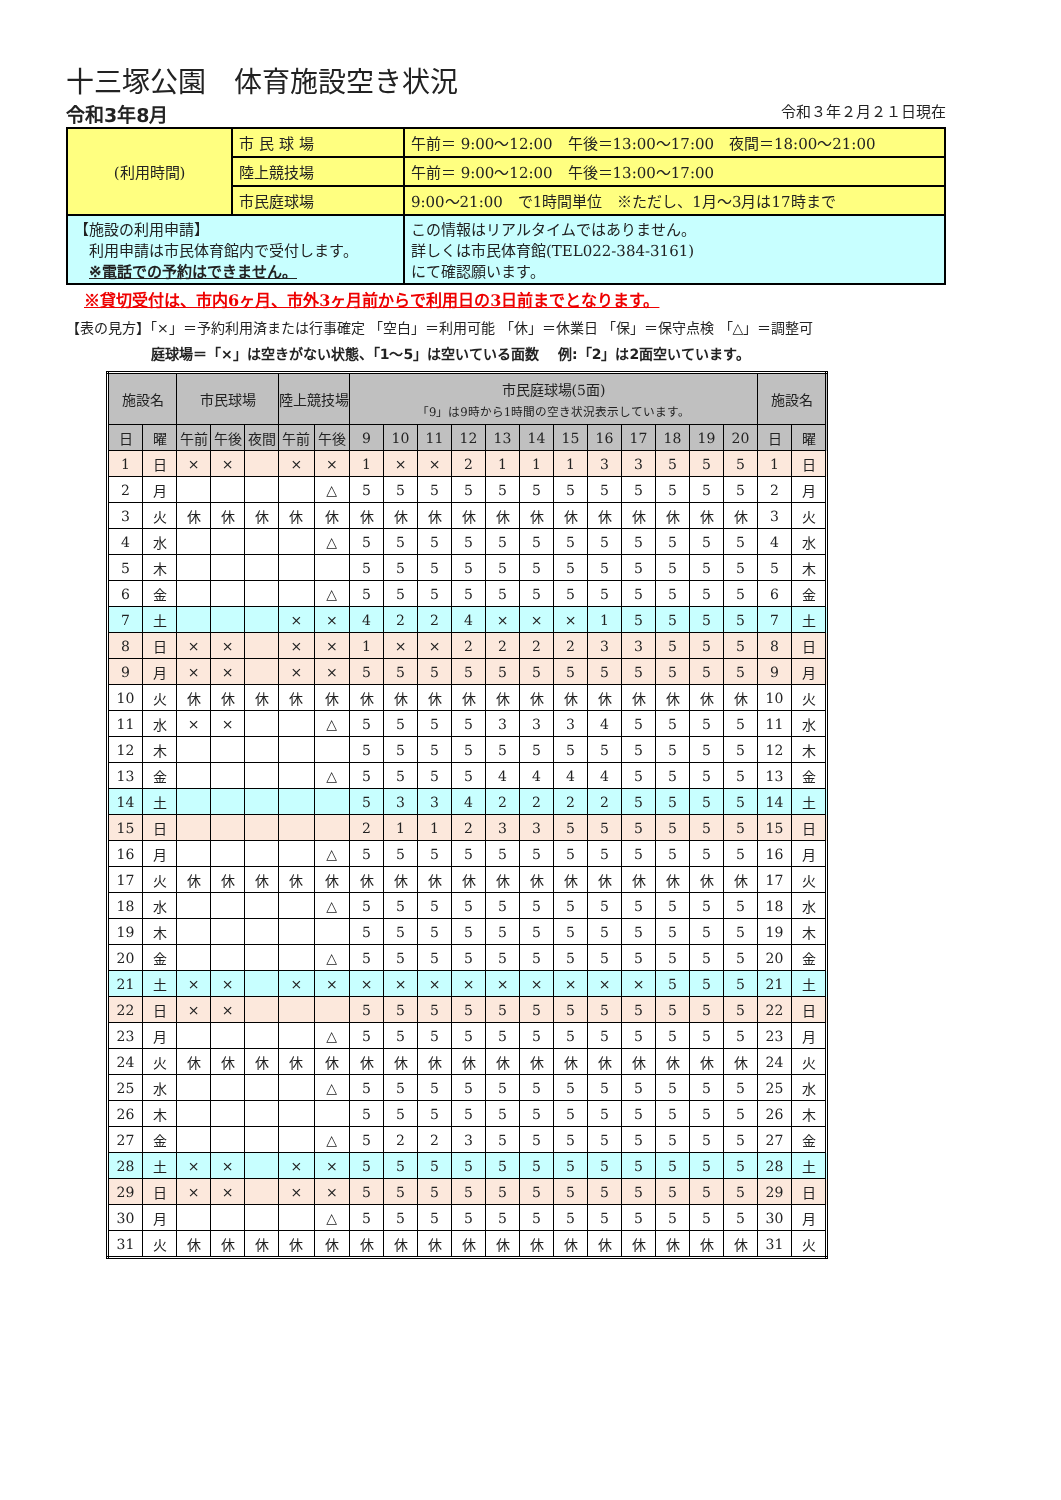十三塚公園　体育施設空き状況
令和3年8月 令和３年２月２１日現在
| (利用時間) | 市 民 球 場 | 午前＝ 9:00～12:00 午後＝13:00～17:00 夜間＝18:00～21:00 |
| | 陸上競技場 | 午前＝ 9:00～12:00 午後＝13:00～17:00 |
| | 市民庭球場 | 9:00～21:00 で1時間単位 ※ただし、1月～3月は17時まで |
| 【施設の利用申請】 利用申請は市民体育館内で受付します。 ※電話での予約はできません。 | | この情報はリアルタイムではありません。 詳しくは市民体育館(TEL022-384-3161) にて確認願います。 |
※貸切受付は、市内6ヶ月、市外3ヶ月前からで利用日の3日前までとなります。
【表の見方】「×」＝予約利用済または行事確定 「空白」＝利用可能 「休」＝休業日 「保」＝保守点検 「△」＝調整可
庭球場＝「×」は空きがない状態、「1～5」は空いている面数　 例:「2」は2面空いています。
| 施設名 | | 市民球場 | | | 陸上競技場 | | 市民庭球場(5面) 「9」は9時から1時間の空き状況表示しています。 | | | | | | | | | | | | 施設名 | |
| --- | --- | --- | --- | --- | --- | --- | --- | --- | --- | --- | --- | --- | --- | --- | --- | --- | --- | --- | --- | --- |
| 日 | 曜 | 午前 | 午後 | 夜間 | 午前 | 午後 | 9 | 10 | 11 | 12 | 13 | 14 | 15 | 16 | 17 | 18 | 19 | 20 | 日 | 曜 |
| 1 | 日 | × | × | | × | × | 1 | × | × | 2 | 1 | 1 | 1 | 3 | 3 | 5 | 5 | 5 | 1 | 日 |
| 2 | 月 | | | | | △ | 5 | 5 | 5 | 5 | 5 | 5 | 5 | 5 | 5 | 5 | 5 | 5 | 2 | 月 |
| 3 | 火 | 休 | 休 | 休 | 休 | 休 | 休 | 休 | 休 | 休 | 休 | 休 | 休 | 休 | 休 | 休 | 休 | 休 | 3 | 火 |
| 4 | 水 | | | | | △ | 5 | 5 | 5 | 5 | 5 | 5 | 5 | 5 | 5 | 5 | 5 | 5 | 4 | 水 |
| 5 | 木 | | | | | | 5 | 5 | 5 | 5 | 5 | 5 | 5 | 5 | 5 | 5 | 5 | 5 | 5 | 木 |
| 6 | 金 | | | | | △ | 5 | 5 | 5 | 5 | 5 | 5 | 5 | 5 | 5 | 5 | 5 | 5 | 6 | 金 |
| 7 | 土 | | | | × | × | 4 | 2 | 2 | 4 | × | × | × | 1 | 5 | 5 | 5 | 5 | 7 | 土 |
| 8 | 日 | × | × | | × | × | 1 | × | × | 2 | 2 | 2 | 2 | 3 | 3 | 5 | 5 | 5 | 8 | 日 |
| 9 | 月 | × | × | | × | × | 5 | 5 | 5 | 5 | 5 | 5 | 5 | 5 | 5 | 5 | 5 | 5 | 9 | 月 |
| 10 | 火 | 休 | 休 | 休 | 休 | 休 | 休 | 休 | 休 | 休 | 休 | 休 | 休 | 休 | 休 | 休 | 休 | 休 | 10 | 火 |
| 11 | 水 | × | × | | | △ | 5 | 5 | 5 | 5 | 3 | 3 | 3 | 4 | 5 | 5 | 5 | 5 | 11 | 水 |
| 12 | 木 | | | | | | 5 | 5 | 5 | 5 | 5 | 5 | 5 | 5 | 5 | 5 | 5 | 5 | 12 | 木 |
| 13 | 金 | | | | | △ | 5 | 5 | 5 | 5 | 4 | 4 | 4 | 4 | 5 | 5 | 5 | 5 | 13 | 金 |
| 14 | 土 | | | | | | 5 | 3 | 3 | 4 | 2 | 2 | 2 | 2 | 5 | 5 | 5 | 5 | 14 | 土 |
| 15 | 日 | | | | | | 2 | 1 | 1 | 2 | 3 | 3 | 5 | 5 | 5 | 5 | 5 | 5 | 15 | 日 |
| 16 | 月 | | | | | △ | 5 | 5 | 5 | 5 | 5 | 5 | 5 | 5 | 5 | 5 | 5 | 5 | 16 | 月 |
| 17 | 火 | 休 | 休 | 休 | 休 | 休 | 休 | 休 | 休 | 休 | 休 | 休 | 休 | 休 | 休 | 休 | 休 | 休 | 17 | 火 |
| 18 | 水 | | | | | △ | 5 | 5 | 5 | 5 | 5 | 5 | 5 | 5 | 5 | 5 | 5 | 5 | 18 | 水 |
| 19 | 木 | | | | | | 5 | 5 | 5 | 5 | 5 | 5 | 5 | 5 | 5 | 5 | 5 | 5 | 19 | 木 |
| 20 | 金 | | | | | △ | 5 | 5 | 5 | 5 | 5 | 5 | 5 | 5 | 5 | 5 | 5 | 5 | 20 | 金 |
| 21 | 土 | × | × | | × | × | × | × | × | × | × | × | × | × | × | 5 | 5 | 5 | 21 | 土 |
| 22 | 日 | × | × | | | | 5 | 5 | 5 | 5 | 5 | 5 | 5 | 5 | 5 | 5 | 5 | 5 | 22 | 日 |
| 23 | 月 | | | | | △ | 5 | 5 | 5 | 5 | 5 | 5 | 5 | 5 | 5 | 5 | 5 | 5 | 23 | 月 |
| 24 | 火 | 休 | 休 | 休 | 休 | 休 | 休 | 休 | 休 | 休 | 休 | 休 | 休 | 休 | 休 | 休 | 休 | 休 | 24 | 火 |
| 25 | 水 | | | | | △ | 5 | 5 | 5 | 5 | 5 | 5 | 5 | 5 | 5 | 5 | 5 | 5 | 25 | 水 |
| 26 | 木 | | | | | | 5 | 5 | 5 | 5 | 5 | 5 | 5 | 5 | 5 | 5 | 5 | 5 | 26 | 木 |
| 27 | 金 | | | | | △ | 5 | 2 | 2 | 3 | 5 | 5 | 5 | 5 | 5 | 5 | 5 | 5 | 27 | 金 |
| 28 | 土 | × | × | | × | × | 5 | 5 | 5 | 5 | 5 | 5 | 5 | 5 | 5 | 5 | 5 | 5 | 28 | 土 |
| 29 | 日 | × | × | | × | × | 5 | 5 | 5 | 5 | 5 | 5 | 5 | 5 | 5 | 5 | 5 | 5 | 29 | 日 |
| 30 | 月 | | | | | △ | 5 | 5 | 5 | 5 | 5 | 5 | 5 | 5 | 5 | 5 | 5 | 5 | 30 | 月 |
| 31 | 火 | 休 | 休 | 休 | 休 | 休 | 休 | 休 | 休 | 休 | 休 | 休 | 休 | 休 | 休 | 休 | 休 | 休 | 31 | 火 |